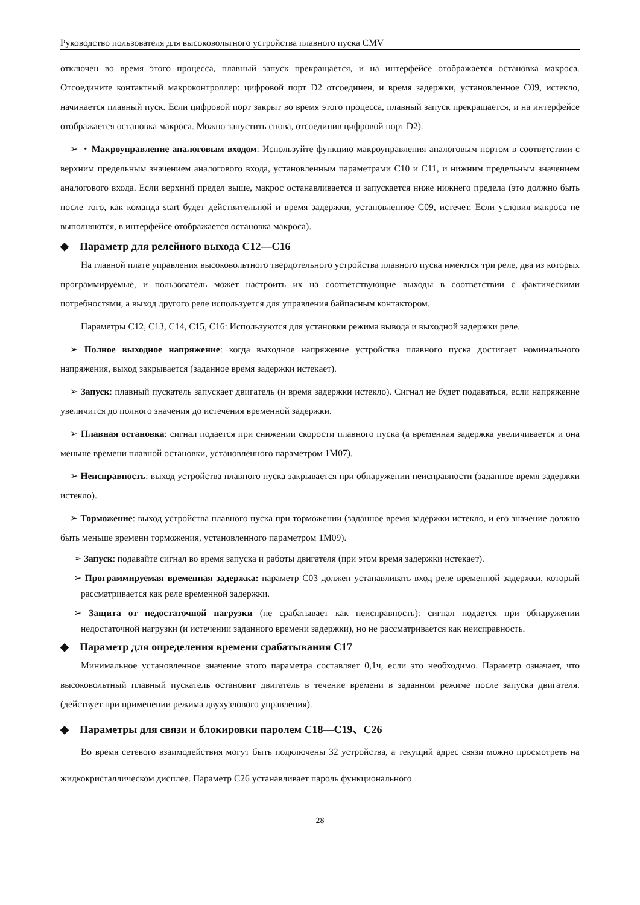Руководство пользователя для высоковольтного устройства плавного пуска CMV
отключен во время этого процесса, плавный запуск прекращается, и на интерфейсе отображается остановка макроса. Отсоедините контактный макроконтроллер: цифровой порт D2 отсоединен, и время задержки, установленное C09, истекло, начинается плавный пуск. Если цифровой порт закрыт во время этого процесса, плавный запуск прекращается, и на интерфейсе отображается остановка макроса. Можно запустить снова, отсоединив цифровой порт D2).
➢ ・Макроуправление аналоговым входом: Используйте функцию макроуправления аналоговым портом в соответствии с верхним предельным значением аналогового входа, установленным параметрами C10 и C11, и нижним предельным значением аналогового входа. Если верхний предел выше, макрос останавливается и запускается ниже нижнего предела (это должно быть после того, как команда start будет действительной и время задержки, установленное C09, истечет. Если условия макроса не выполняются, в интерфейсе отображается остановка макроса).
◆ Параметр для релейного выхода C12—C16
На главной плате управления высоковольтного твердотельного устройства плавного пуска имеются три реле, два из которых программируемые, и пользователь может настроить их на соответствующие выходы в соответствии с фактическими потребностями, а выход другого реле используется для управления байпасным контактором.
Параметры C12, C13, C14, C15, C16: Используются для установки режима вывода и выходной задержки реле.
➢ Полное выходное напряжение: когда выходное напряжение устройства плавного пуска достигает номинального напряжения, выход закрывается (заданное время задержки истекает).
➢ Запуск: плавный пускатель запускает двигатель (и время задержки истекло). Сигнал не будет подаваться, если напряжение увеличится до полного значения до истечения временной задержки.
➢ Плавная остановка: сигнал подается при снижении скорости плавного пуска (а временная задержка увеличивается и она меньше времени плавной остановки, установленного параметром 1M07).
➢ Неисправность: выход устройства плавного пуска закрывается при обнаружении неисправности (заданное время задержки истекло).
➢ Торможение: выход устройства плавного пуска при торможении (заданное время задержки истекло, и его значение должно быть меньше времени торможения, установленного параметром 1M09).
➢ Запуск: подавайте сигнал во время запуска и работы двигателя (при этом время задержки истекает).
➢ Программируемая временная задержка: параметр C03 должен устанавливать вход реле временной задержки, который рассматривается как реле временной задержки.
➢ Защита от недостаточной нагрузки (не срабатывает как неисправность): сигнал подается при обнаружении недостаточной нагрузки (и истечении заданного времени задержки), но не рассматривается как неисправность.
◆ Параметр для определения времени срабатывания C17
Минимальное установленное значение этого параметра составляет 0,1ч, если это необходимо. Параметр означает, что высоковольтный плавный пускатель остановит двигатель в течение времени в заданном режиме после запуска двигателя. (действует при применении режима двухузлового управления).
◆ Параметры для связи и блокировки паролем C18—C19、C26
Во время сетевого взаимодействия могут быть подключены 32 устройства, а текущий адрес связи можно просмотреть на жидкокристаллическом дисплее. Параметр C26 устанавливает пароль функционального
28